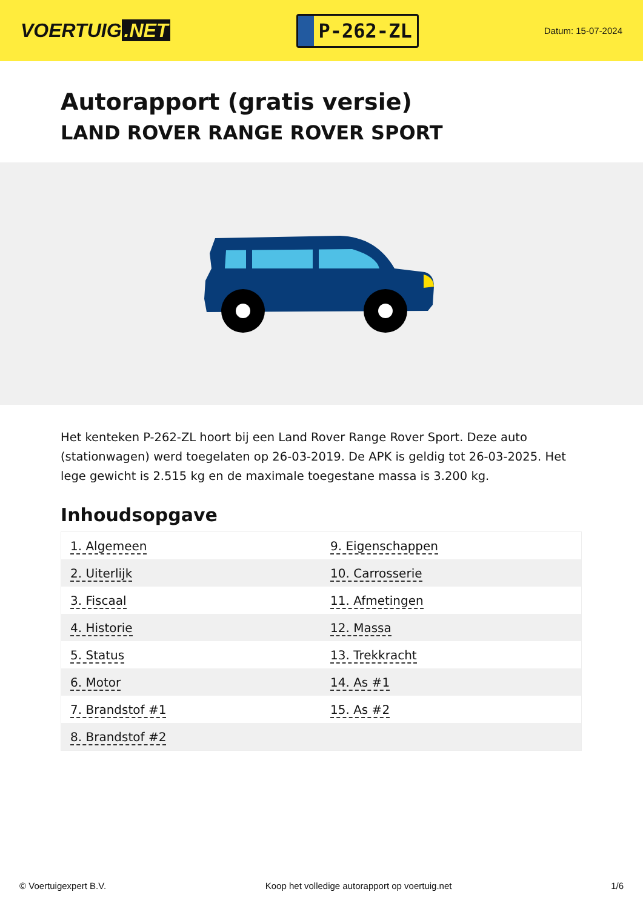VOERTUIG.NET
P-262-ZL
Datum: 15-07-2024
Autorapport (gratis versie)
LAND ROVER RANGE ROVER SPORT
Het kenteken P-262-ZL hoort bij een Land Rover Range Rover Sport. Deze auto (stationwagen) werd toegelaten op 26-03-2019. De APK is geldig tot 26-03-2025. Het lege gewicht is 2.515 kg en de maximale toegestane massa is 3.200 kg.
Inhoudsopgave
| 1. Algemeen | 9. Eigenschappen |
| 2. Uiterlijk | 10. Carrosserie |
| 3. Fiscaal | 11. Afmetingen |
| 4. Historie | 12. Massa |
| 5. Status | 13. Trekkracht |
| 6. Motor | 14. As #1 |
| 7. Brandstof #1 | 15. As #2 |
| 8. Brandstof #2 | |
© Voertuigexpert B.V. Koop het volledige autorapport op voertuig.net 1/6